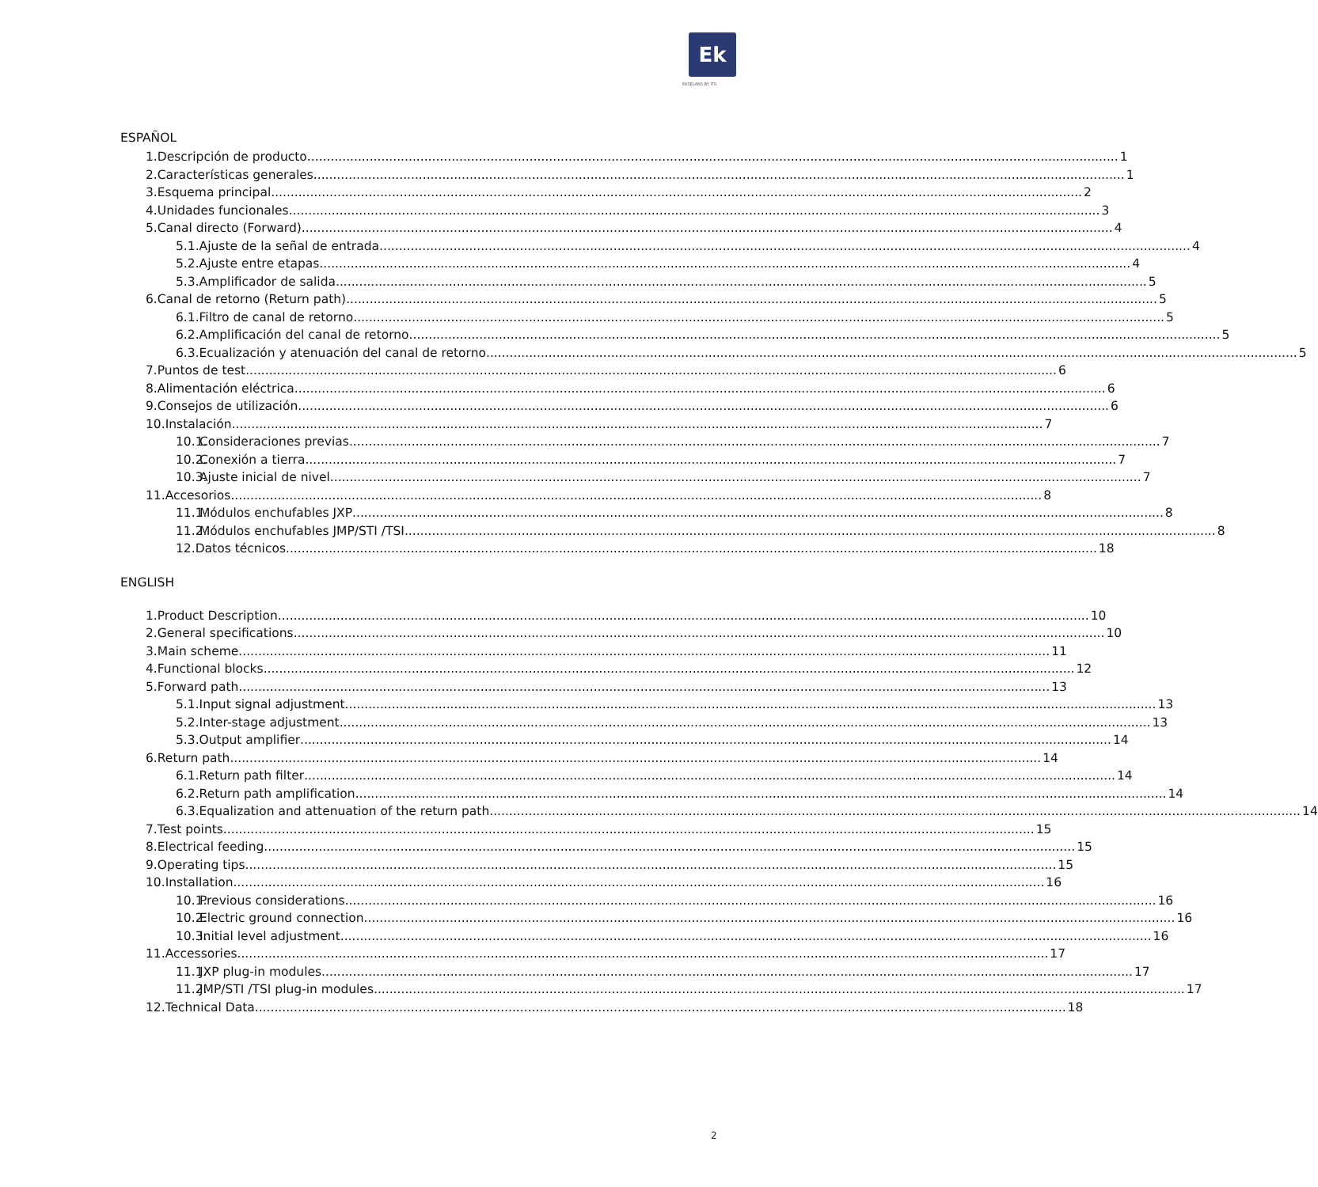Ek
EKSELANS BY ITS
ESPAÑOL
1. Descripción de producto 1
2. Características generales 1
3. Esquema principal 2
4. Unidades funcionales 3
5. Canal directo (Forward) 4
5.1. Ajuste de la señal de entrada 4
5.2. Ajuste entre etapas 4
5.3. Amplificador de salida 5
6. Canal de retorno (Return path) 5
6.1. Filtro de canal de retorno 5
6.2. Amplificación del canal de retorno 5
6.3. Ecualización y atenuación del canal de retorno 5
7. Puntos de test 6
8. Alimentación eléctrica 6
9. Consejos de utilización 6
10. Instalación 7
10.1. Consideraciones previas 7
10.2. Conexión a tierra 7
10.3. Ajuste inicial de nivel 7
11. Accesorios 8
11.1. Módulos enchufables JXP 8
11.2. Módulos enchufables JMP/STI /TSI 8
12. Datos técnicos 18
ENGLISH
1. Product Description 10
2. General specifications 10
3. Main scheme 11
4. Functional blocks 12
5. Forward path 13
5.1. Input signal adjustment 13
5.2. Inter-stage adjustment 13
5.3. Output amplifier 14
6. Return path 14
6.1. Return path filter 14
6.2. Return path amplification 14
6.3. Equalization and attenuation of the return path 14
7. Test points 15
8. Electrical feeding 15
9. Operating tips 15
10. Installation 16
10.1. Previous considerations 16
10.2. Electric ground connection 16
10.3. Initial level adjustment 16
11. Accessories 17
11.1. JXP plug-in modules 17
11.2. JMP/STI /TSI plug-in modules 17
12. Technical Data 18
2